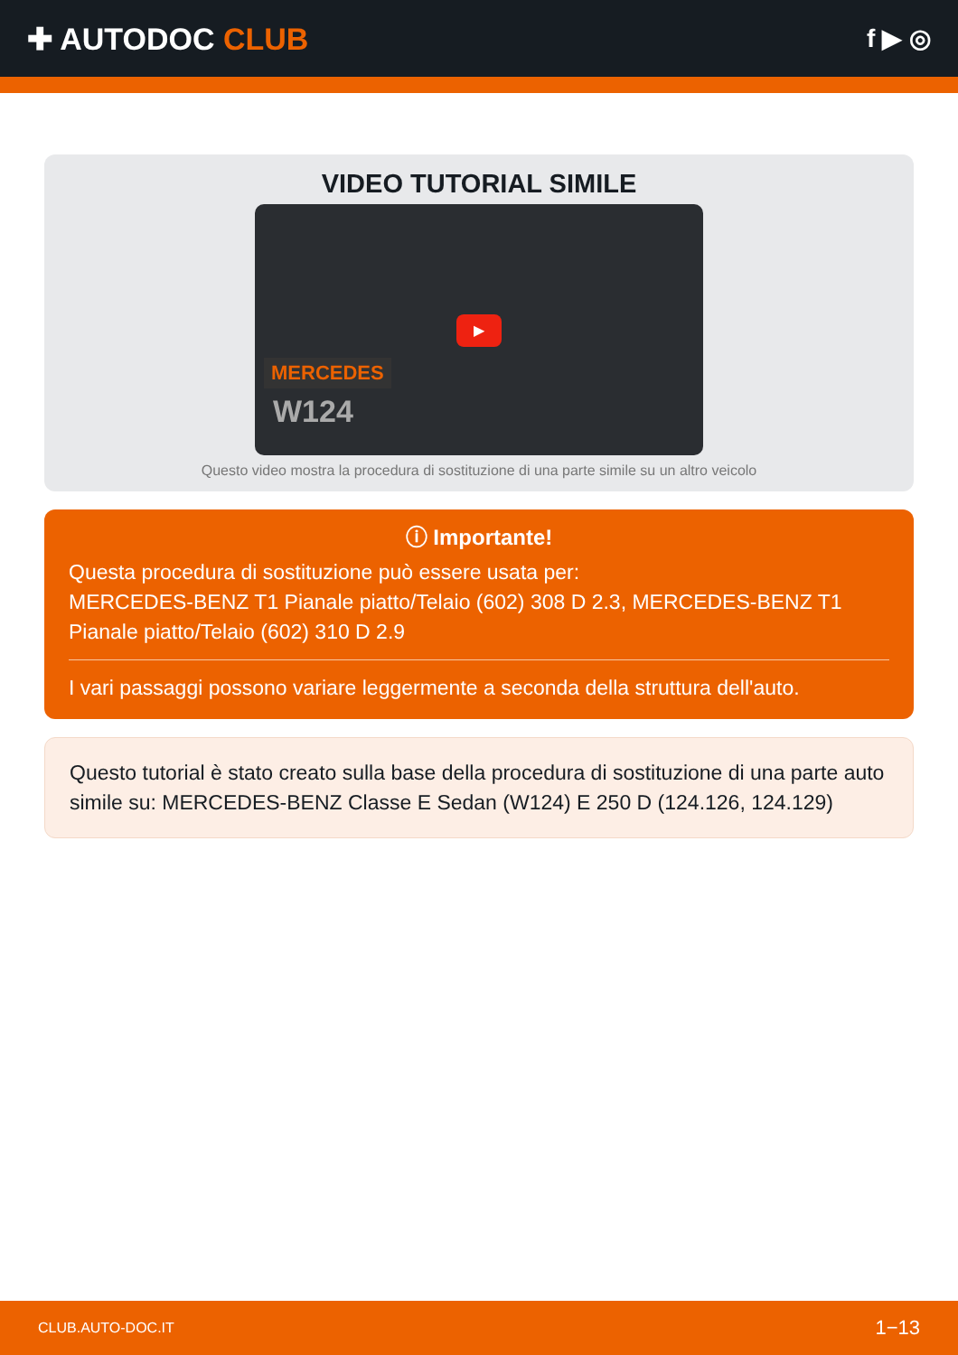✚ AUTODOC CLUB
f ▶ ◎
VIDEO TUTORIAL SIMILE
MERCEDES
W124
▶
Questo video mostra la procedura di sostituzione di una parte simile su un altro veicolo
ⓘ Importante!
Questa procedura di sostituzione può essere usata per:
MERCEDES-BENZ T1 Pianale piatto/Telaio (602) 308 D 2.3, MERCEDES-BENZ T1 Pianale piatto/Telaio (602) 310 D 2.9
I vari passaggi possono variare leggermente a seconda della struttura dell'auto.
Questo tutorial è stato creato sulla base della procedura di sostituzione di una parte auto simile su: MERCEDES-BENZ Classe E Sedan (W124) E 250 D (124.126, 124.129)
CLUB.AUTO-DOC.IT 1−13